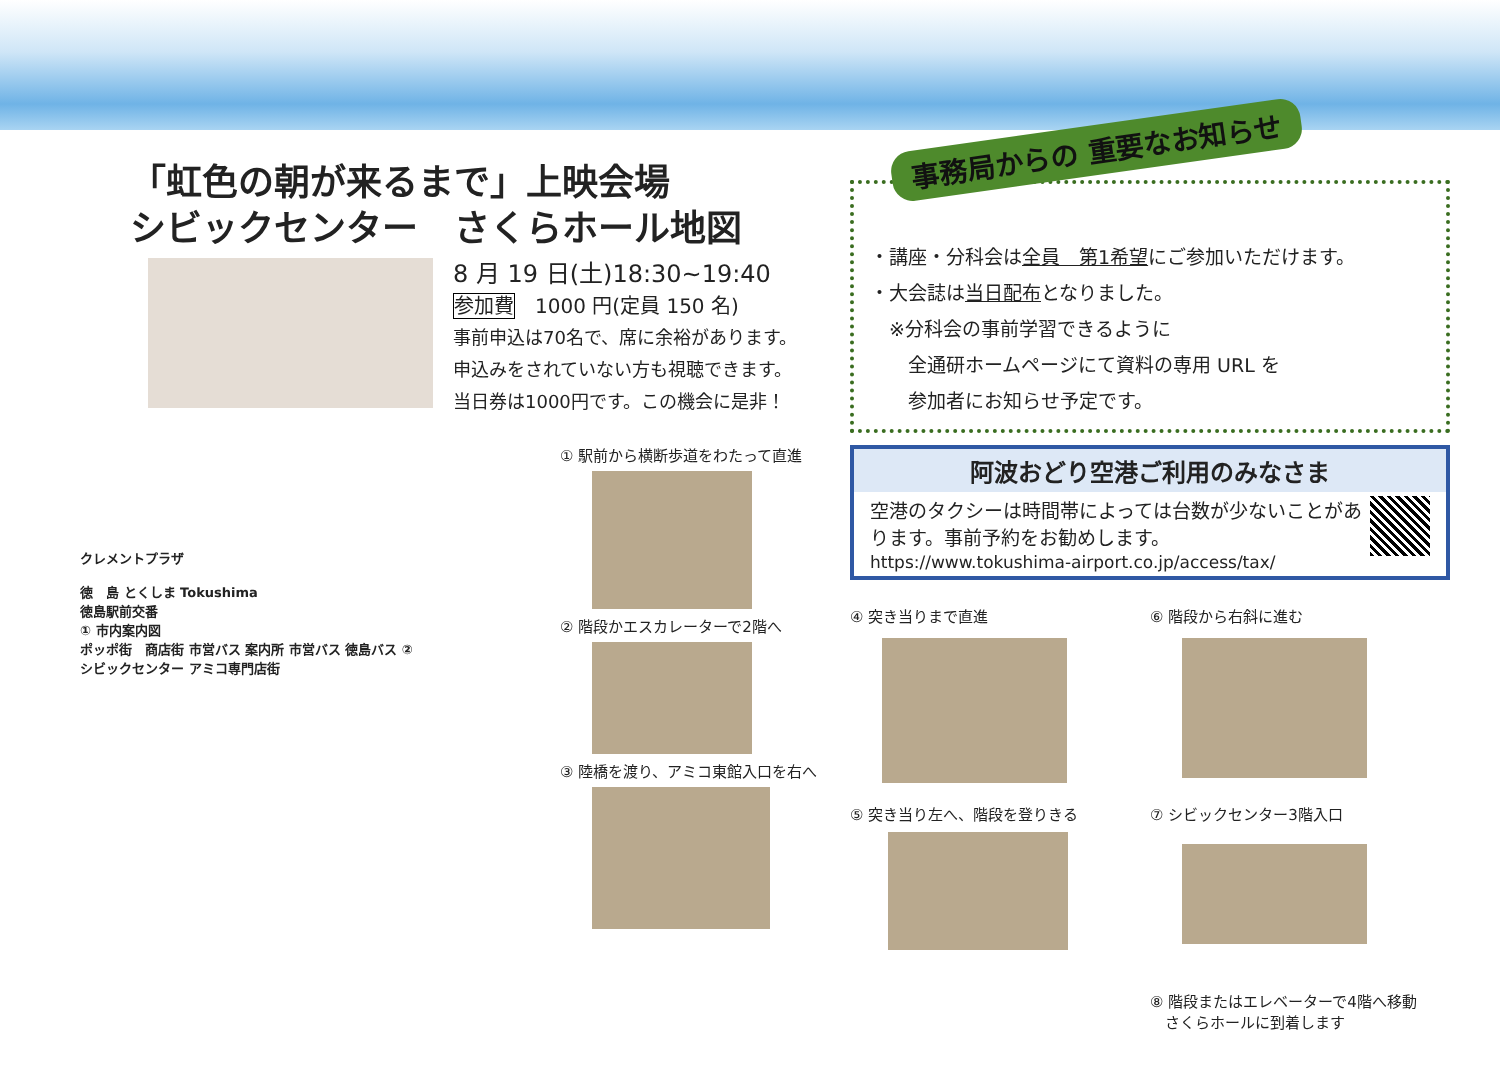「虹色の朝が来るまで」上映会場
シビックセンター　さくらホール地図
8 月 19 日(土)18:30~19:40
参加費　1000 円(定員 150 名)
事前申込は70名で、席に余裕があります。
申込みをされていない方も視聴できます。
当日券は1000円です。この機会に是非！
クレメントプラザ
徳　島 とくしま Tokushima
徳島駅前交番
① 市内案内図
ポッポ街　商店街 市営バス 案内所 市営バス 徳島バス ②
シビックセンター アミコ専門店街
① 駅前から横断歩道をわたって直進
② 階段かエスカレーターで2階へ
③ 陸橋を渡り、アミコ東館入口を右へ
事務局からの 重要なお知らせ
・講座・分科会は全員　第1希望にご参加いただけます。
・大会誌は当日配布となりました。
　※分科会の事前学習できるように
　　全通研ホームページにて資料の専用 URL を
　　参加者にお知らせ予定です。
阿波おどり空港ご利用のみなさま
空港のタクシーは時間帯によっては台数が少ないことがあります。事前予約をお勧めします。
https://www.tokushima-airport.co.jp/access/tax/
④ 突き当りまで直進
⑥ 階段から右斜に進む
⑤ 突き当り左へ、階段を登りきる
⑦ シビックセンター3階入口
⑧ 階段またはエレベーターで4階へ移動
　さくらホールに到着します